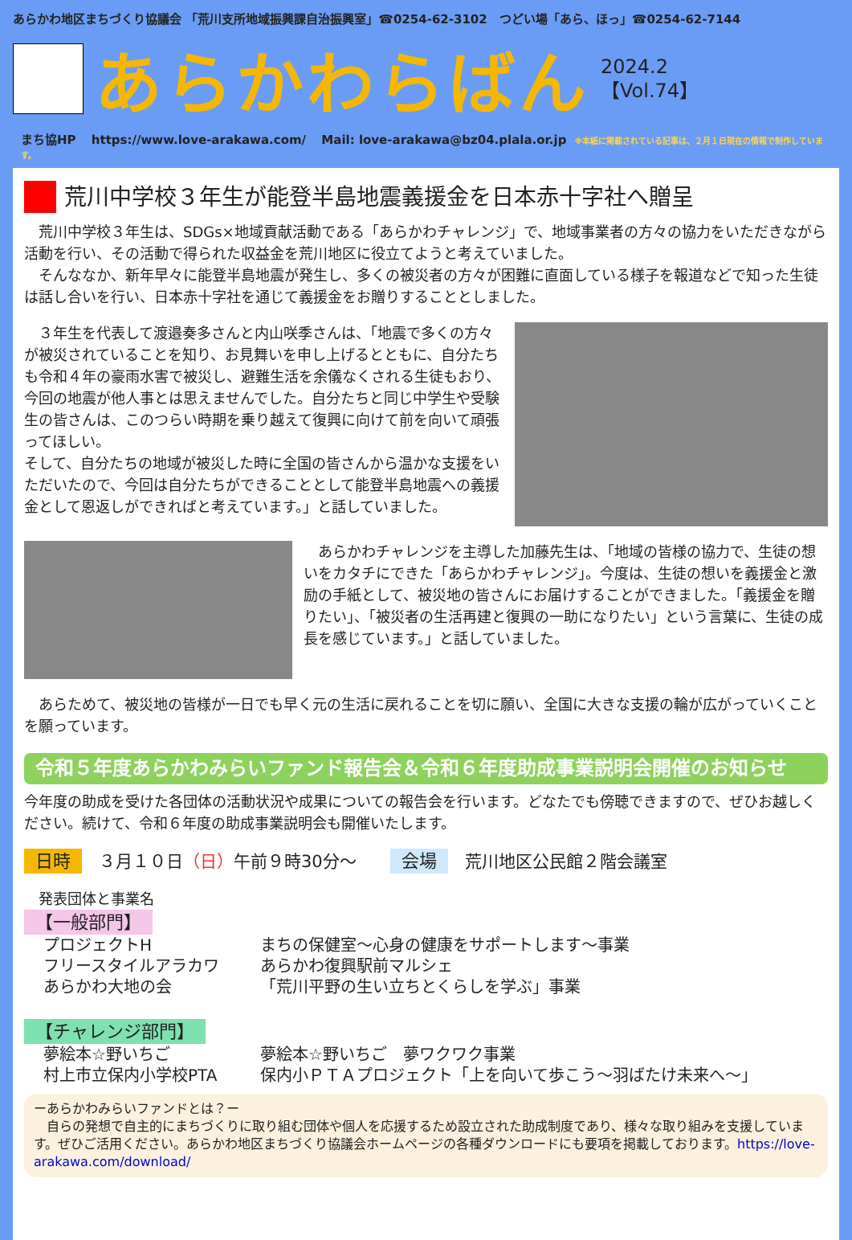あらかわ地区まちづくり協議会 「荒川支所地域振興課自治振興室」☎0254-62-3102　つどい場「あら、ほっ」☎0254-62-7144
あらかわらばん
2024.2
【Vol.74】
まち協HP https://www.love-arakawa.com/ Mail: love-arakawa@bz04.plala.or.jp ※本紙に掲載されている記事は、２月１日現在の情報で制作しています。
荒川中学校３年生が能登半島地震義援金を日本赤十字社へ贈呈
　荒川中学校３年生は、SDGs×地域貢献活動である「あらかわチャレンジ」で、地域事業者の方々の協力をいただきながら活動を行い、その活動で得られた収益金を荒川地区に役立てようと考えていました。
　そんななか、新年早々に能登半島地震が発生し、多くの被災者の方々が困難に直面している様子を報道などで知った生徒は話し合いを行い、日本赤十字社を通じて義援金をお贈りすることとしました。
　３年生を代表して渡邉奏多さんと内山咲季さんは、「地震で多くの方々が被災されていることを知り、お見舞いを申し上げるとともに、自分たちも令和４年の豪雨水害で被災し、避難生活を余儀なくされる生徒もおり、今回の地震が他人事とは思えませんでした。自分たちと同じ中学生や受験生の皆さんは、このつらい時期を乗り越えて復興に向けて前を向いて頑張ってほしい。
そして、自分たちの地域が被災した時に全国の皆さんから温かな支援をいただいたので、今回は自分たちができることとして能登半島地震への義援金として恩返しができればと考えています。」と話していました。
　あらかわチャレンジを主導した加藤先生は、「地域の皆様の協力で、生徒の想いをカタチにできた「あらかわチャレンジ」。今度は、生徒の想いを義援金と激励の手紙として、被災地の皆さんにお届けすることができました。「義援金を贈りたい」、「被災者の生活再建と復興の一助になりたい」という言葉に、生徒の成長を感じています。」と話していました。
　あらためて、被災地の皆様が一日でも早く元の生活に戻れることを切に願い、全国に大きな支援の輪が広がっていくことを願っています。
令和５年度あらかわみらいファンド報告会＆令和６年度助成事業説明会開催のお知らせ
今年度の助成を受けた各団体の活動状況や成果についての報告会を行います。どなたでも傍聴できますので、ぜひお越しください。続けて、令和６年度の助成事業説明会も開催いたします。
日時　３月１０日（日）午前９時30分～　　会場　荒川地区公民館２階会議室
　発表団体と事業名
【一般部門】
プロジェクトH まちの保健室～心身の健康をサポートします～事業 フリースタイルアラカワ あらかわ復興駅前マルシェ あらかわ大地の会 「荒川平野の生い立ちとくらしを学ぶ」事業
【チャレンジ部門】
夢絵本☆野いちご 夢絵本☆野いちご　夢ワクワク事業 村上市立保内小学校PTA 保内小ＰＴＡプロジェクト「上を向いて歩こう～羽ばたけ未来へ～」
ーあらかわみらいファンドとは？ー
　自らの発想で自主的にまちづくりに取り組む団体や個人を応援するため設立された助成制度であり、様々な取り組みを支援しています。ぜひご活用ください。あらかわ地区まちづくり協議会ホームページの各種ダウンロードにも要項を掲載しております。https://love-arakawa.com/download/